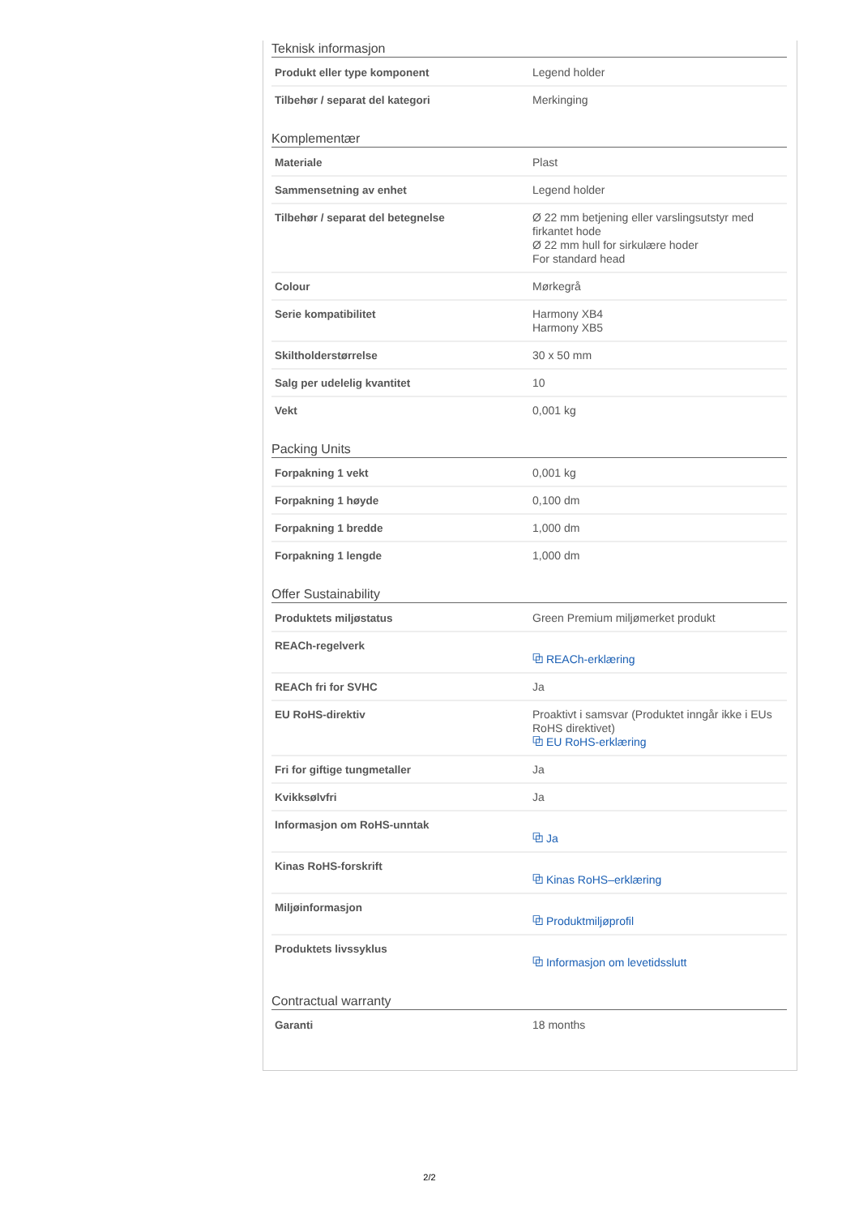Teknisk informasjon
| Produkt eller type komponent | Legend holder |
| Tilbehør / separat del kategori | Merkinging |
Komplementær
| Materiale | Plast |
| Sammensetning av enhet | Legend holder |
| Tilbehør / separat del betegnelse | Ø 22 mm betjening eller varslingsutstyr med firkantet hode Ø 22 mm hull for sirkulære hoder For standard head |
| Colour | Mørkegrå |
| Serie kompatibilitet | Harmony XB4 Harmony XB5 |
| Skiltholderstørrelse | 30 x 50 mm |
| Salg per udelelig kvantitet | 10 |
| Vekt | 0,001 kg |
Packing Units
| Forpakning 1 vekt | 0,001 kg |
| Forpakning 1 høyde | 0,100 dm |
| Forpakning 1 bredde | 1,000 dm |
| Forpakning 1 lengde | 1,000 dm |
Offer Sustainability
| Produktets miljøstatus | Green Premium miljømerket produkt |
| REACh-regelverk | ⧉ REACh-erklæring |
| REACh fri for SVHC | Ja |
| EU RoHS-direktiv | Proaktivt i samsvar (Produktet inngår ikke i EUs RoHS direktivet) ⧉ EU RoHS-erklæring |
| Fri for giftige tungmetaller | Ja |
| Kvikksølvfri | Ja |
| Informasjon om RoHS-unntak | ⧉ Ja |
| Kinas RoHS-forskrift | ⧉ Kinas RoHS–erklæring |
| Miljøinformasjon | ⧉ Produktmiljøprofil |
| Produktets livssyklus | ⧉ Informasjon om levetidsslutt |
Contractual warranty
| Garanti | 18 months |
2/2